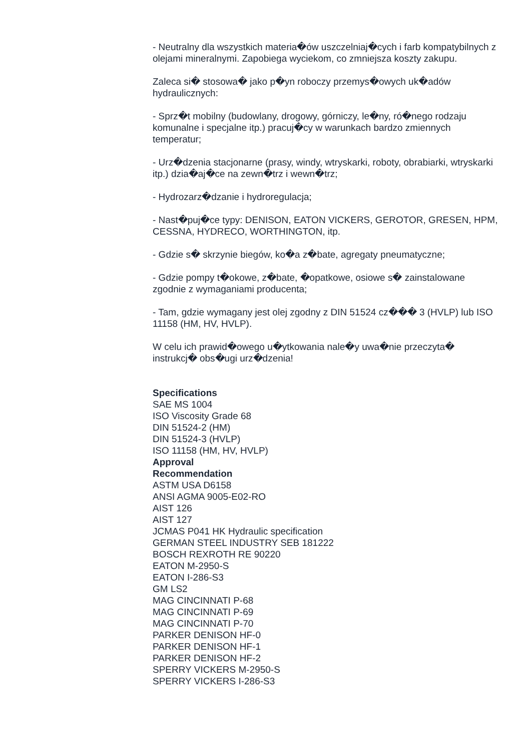- Neutralny dla wszystkich materia�ów uszczelniaj�cych i farb kompatybilnych z olejami mineralnymi. Zapobiega wyciekom, co zmniejsza koszty zakupu.
Zaleca si� stosowa� jako p�yn roboczy przemys�owych uk�adów hydraulicznych:
- Sprz�t mobilny (budowlany, drogowy, górniczy, le�ny, ró�nego rodzaju komunalne i specjalne itp.) pracuj�cy w warunkach bardzo zmiennych temperatur;
- Urz�dzenia stacjonarne (prasy, windy, wtryskarki, roboty, obrabiarki, wtryskarki itp.) dzia�aj�ce na zewn�trz i wewn�trz;
- Hydrozarz�dzanie i hydroregulacja;
- Nast�puj�ce typy: DENISON, EATON VICKERS, GEROTOR, GRESEN, HPM, CESSNA, HYDRECO, WORTHINGTON, itp.
- Gdzie s� skrzynie biegów, ko�a z�bate, agregaty pneumatyczne;
- Gdzie pompy t�okowe, z�bate, �opatkowe, osiowe s� zainstalowane zgodnie z wymaganiami producenta;
- Tam, gdzie wymagany jest olej zgodny z DIN 51524 cz��� 3 (HVLP) lub ISO 11158 (HM, HV, HVLP).
W celu ich prawid�owego u�ytkowania nale�y uwa�nie przeczyta� instrukcj� obs�ugi urz�dzenia!
Specifications
SAE MS 1004
ISO Viscosity Grade 68
DIN 51524-2 (HM)
DIN 51524-3 (HVLP)
ISO 11158 (HM, HV, HVLP)
Approval
Recommendation
ASTM USA D6158
ANSI AGMA 9005-E02-RO
AIST 126
AIST 127
JCMAS P041 HK Hydraulic specification
GERMAN STEEL INDUSTRY SEB 181222
BOSCH REXROTH RE 90220
EATON M-2950-S
EATON I-286-S3
GM LS2
MAG CINCINNATI P-68
MAG CINCINNATI P-69
MAG CINCINNATI P-70
PARKER DENISON HF-0
PARKER DENISON HF-1
PARKER DENISON HF-2
SPERRY VICKERS M-2950-S
SPERRY VICKERS I-286-S3